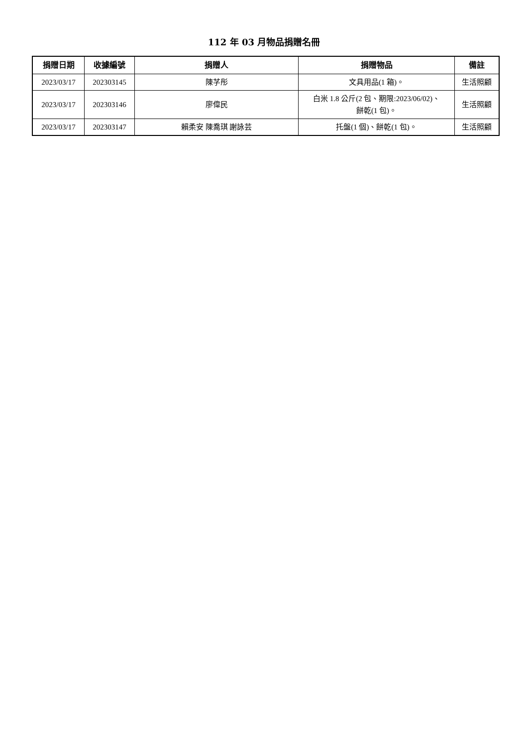112 年 03 月物品捐贈名冊
| 捐贈日期 | 收據編號 | 捐贈人 | 捐贈物品 | 備註 |
| --- | --- | --- | --- | --- |
| 2023/03/17 | 202303145 | 陳芓彤 | 文具用品(1 箱)。 | 生活照顧 |
| 2023/03/17 | 202303146 | 廖偉民 | 白米 1.8 公斤(2 包、期限:2023/06/02)、 餅乾(1 包)。 | 生活照顧 |
| 2023/03/17 | 202303147 | 賴柔安 陳喬琪 謝詠芸 | 托盤(1 個)、餅乾(1 包)。 | 生活照顧 |